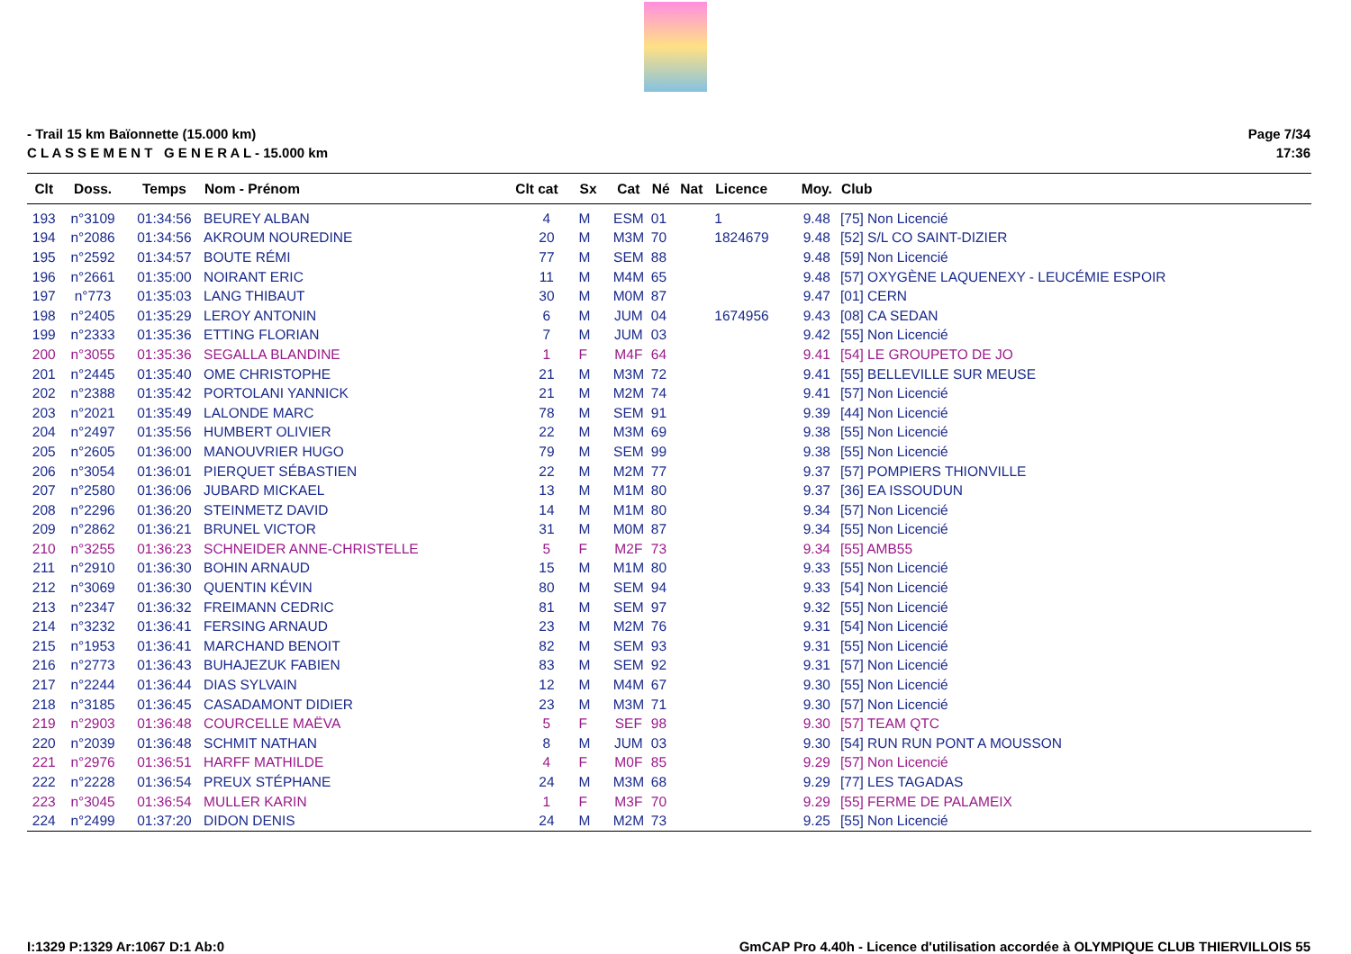- Trail 15 km Baïonnette (15.000 km)
C L A S S E M E N T G E N E R A L - 15.000 km
Page 7/34
17:36
| Clt | Doss. | Temps | Nom - Prénom | Clt cat | Sx | Cat | Né | Nat | Licence | Moy. | Club |
| --- | --- | --- | --- | --- | --- | --- | --- | --- | --- | --- | --- |
| 193 | n°3109 | 01:34:56 | BEUREY ALBAN | 4 | M | ESM | 01 | | 1 | 9.48 | [75] Non Licencié |
| 194 | n°2086 | 01:34:56 | AKROUM NOUREDINE | 20 | M | M3M | 70 | | 1824679 | 9.48 | [52] S/L CO SAINT-DIZIER |
| 195 | n°2592 | 01:34:57 | BOUTE RÉMI | 77 | M | SEM | 88 | | | 9.48 | [59] Non Licencié |
| 196 | n°2661 | 01:35:00 | NOIRANT ERIC | 11 | M | M4M | 65 | | | 9.48 | [57] OXYGÈNE LAQUENEXY - LEUCÉMIE ESPOIR |
| 197 | n°773 | 01:35:03 | LANG THIBAUT | 30 | M | M0M | 87 | | | 9.47 | [01] CERN |
| 198 | n°2405 | 01:35:29 | LEROY ANTONIN | 6 | M | JUM | 04 | | 1674956 | 9.43 | [08] CA SEDAN |
| 199 | n°2333 | 01:35:36 | ETTING FLORIAN | 7 | M | JUM | 03 | | | 9.42 | [55] Non Licencié |
| 200 | n°3055 | 01:35:36 | SEGALLA BLANDINE | 1 | F | M4F | 64 | | | 9.41 | [54] LE GROUPETO DE JO |
| 201 | n°2445 | 01:35:40 | OME CHRISTOPHE | 21 | M | M3M | 72 | | | 9.41 | [55] BELLEVILLE SUR MEUSE |
| 202 | n°2388 | 01:35:42 | PORTOLANI YANNICK | 21 | M | M2M | 74 | | | 9.41 | [57] Non Licencié |
| 203 | n°2021 | 01:35:49 | LALONDE MARC | 78 | M | SEM | 91 | | | 9.39 | [44] Non Licencié |
| 204 | n°2497 | 01:35:56 | HUMBERT OLIVIER | 22 | M | M3M | 69 | | | 9.38 | [55] Non Licencié |
| 205 | n°2605 | 01:36:00 | MANOUVRIER HUGO | 79 | M | SEM | 99 | | | 9.38 | [55] Non Licencié |
| 206 | n°3054 | 01:36:01 | PIERQUET SÉBASTIEN | 22 | M | M2M | 77 | | | 9.37 | [57] POMPIERS THIONVILLE |
| 207 | n°2580 | 01:36:06 | JUBARD MICKAEL | 13 | M | M1M | 80 | | | 9.37 | [36] EA ISSOUDUN |
| 208 | n°2296 | 01:36:20 | STEINMETZ DAVID | 14 | M | M1M | 80 | | | 9.34 | [57] Non Licencié |
| 209 | n°2862 | 01:36:21 | BRUNEL VICTOR | 31 | M | M0M | 87 | | | 9.34 | [55] Non Licencié |
| 210 | n°3255 | 01:36:23 | SCHNEIDER ANNE-CHRISTELLE | 5 | F | M2F | 73 | | | 9.34 | [55] AMB55 |
| 211 | n°2910 | 01:36:30 | BOHIN ARNAUD | 15 | M | M1M | 80 | | | 9.33 | [55] Non Licencié |
| 212 | n°3069 | 01:36:30 | QUENTIN KÉVIN | 80 | M | SEM | 94 | | | 9.33 | [54] Non Licencié |
| 213 | n°2347 | 01:36:32 | FREIMANN CEDRIC | 81 | M | SEM | 97 | | | 9.32 | [55] Non Licencié |
| 214 | n°3232 | 01:36:41 | FERSING ARNAUD | 23 | M | M2M | 76 | | | 9.31 | [54] Non Licencié |
| 215 | n°1953 | 01:36:41 | MARCHAND BENOIT | 82 | M | SEM | 93 | | | 9.31 | [55] Non Licencié |
| 216 | n°2773 | 01:36:43 | BUHAJEZUK FABIEN | 83 | M | SEM | 92 | | | 9.31 | [57] Non Licencié |
| 217 | n°2244 | 01:36:44 | DIAS SYLVAIN | 12 | M | M4M | 67 | | | 9.30 | [55] Non Licencié |
| 218 | n°3185 | 01:36:45 | CASADAMONT DIDIER | 23 | M | M3M | 71 | | | 9.30 | [57] Non Licencié |
| 219 | n°2903 | 01:36:48 | COURCELLE MAËVA | 5 | F | SEF | 98 | | | 9.30 | [57] TEAM QTC |
| 220 | n°2039 | 01:36:48 | SCHMIT NATHAN | 8 | M | JUM | 03 | | | 9.30 | [54] RUN RUN PONT A MOUSSON |
| 221 | n°2976 | 01:36:51 | HARFF MATHILDE | 4 | F | M0F | 85 | | | 9.29 | [57] Non Licencié |
| 222 | n°2228 | 01:36:54 | PREUX STÉPHANE | 24 | M | M3M | 68 | | | 9.29 | [77] LES TAGADAS |
| 223 | n°3045 | 01:36:54 | MULLER KARIN | 1 | F | M3F | 70 | | | 9.29 | [55] FERME DE PALAMEIX |
| 224 | n°2499 | 01:37:20 | DIDON DENIS | 24 | M | M2M | 73 | | | 9.25 | [55] Non Licencié |
I:1329 P:1329 Ar:1067 D:1 Ab:0 GmCAP Pro 4.40h - Licence d'utilisation accordée à OLYMPIQUE CLUB THIERVILLOIS 55